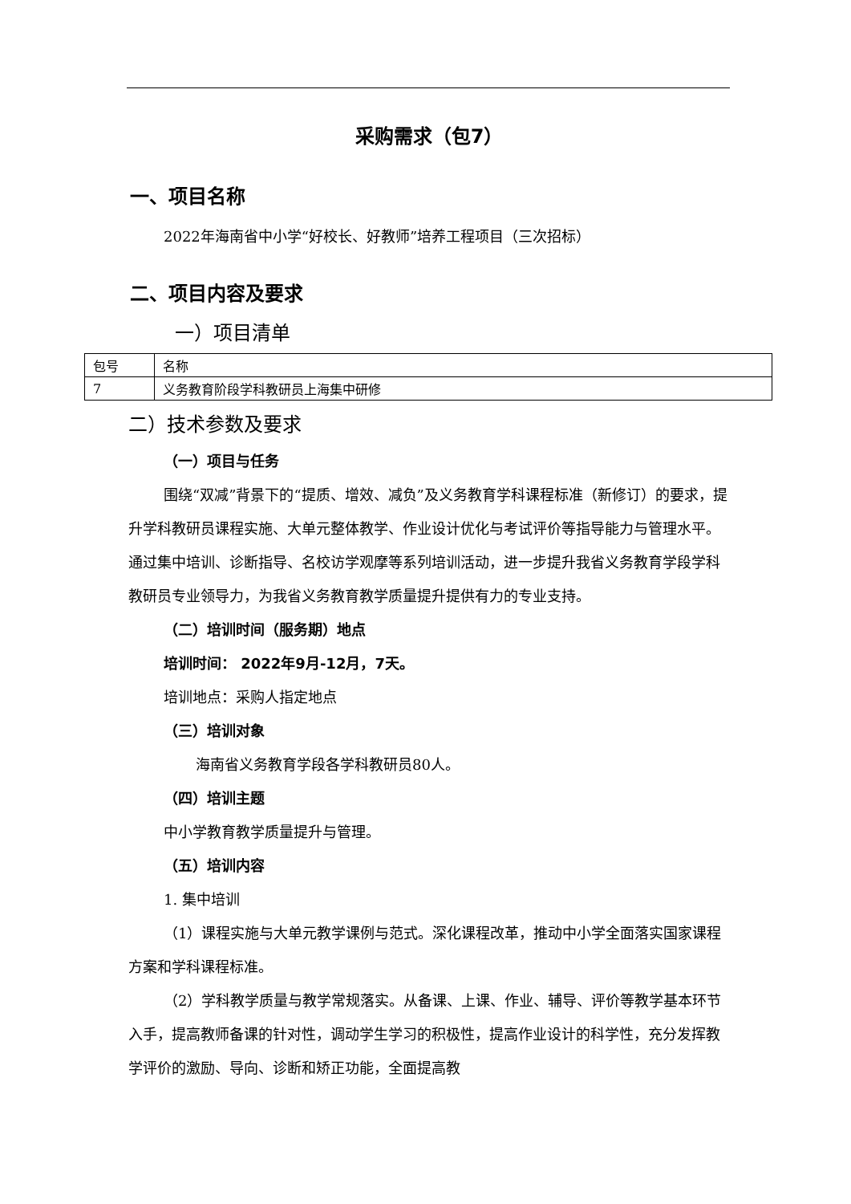采购需求（包7）
一、项目名称
2022年海南省中小学“好校长、好教师”培养工程项目（三次招标）
二、项目内容及要求
一）项目清单
| 包号 | 名称 |
| 7 | 义务教育阶段学科教研员上海集中研修 |
二）技术参数及要求
（一）项目与任务
围绕“双减”背景下的“提质、增效、减负”及义务教育学科课程标准（新修订）的要求，提升学科教研员课程实施、大单元整体教学、作业设计优化与考试评价等指导能力与管理水平。通过集中培训、诊断指导、名校访学观摩等系列培训活动，进一步提升我省义务教育学段学科教研员专业领导力，为我省义务教育教学质量提升提供有力的专业支持。
（二）培训时间（服务期）地点
培训时间： 2022年9月-12月，7天。
培训地点：采购人指定地点
（三）培训对象
海南省义务教育学段各学科教研员80人。
（四）培训主题
中小学教育教学质量提升与管理。
（五）培训内容
1. 集中培训
（1）课程实施与大单元教学课例与范式。深化课程改革，推动中小学全面落实国家课程方案和学科课程标准。
（2）学科教学质量与教学常规落实。从备课、上课、作业、辅导、评价等教学基本环节入手，提高教师备课的针对性，调动学生学习的积极性，提高作业设计的科学性，充分发挥教学评价的激励、导向、诊断和矫正功能，全面提高教